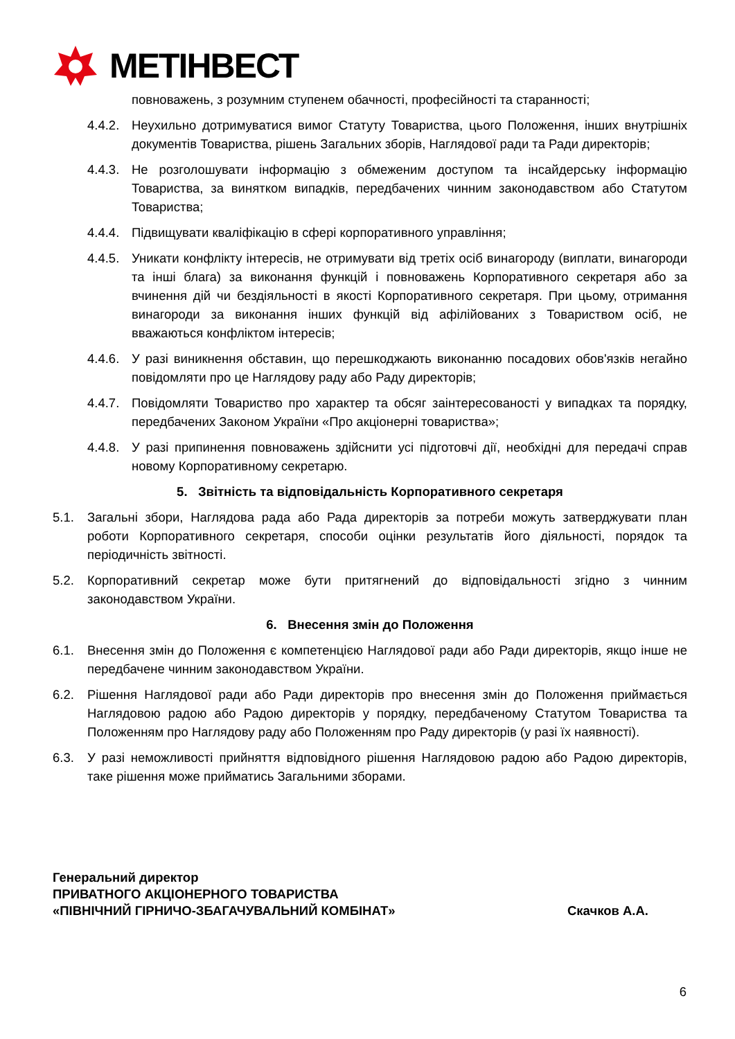МЕТІНВЕСТ
повноважень, з розумним ступенем обачності, професійності та старанності;
4.4.2.
Неухильно дотримуватися вимог Статуту Товариства, цього Положення, інших внутрішніх документів Товариства, рішень Загальних зборів, Наглядової ради та Ради директорів;
4.4.3.
Не розголошувати інформацію з обмеженим доступом та інсайдерську інформацію Товариства, за винятком випадків, передбачених чинним законодавством або Статутом Товариства;
4.4.4.
Підвищувати кваліфікацію в сфері корпоративного управління;
4.4.5.
Уникати конфлікту інтересів, не отримувати від третіх осіб винагороду (виплати, винагороди та інші блага) за виконання функцій і повноважень Корпоративного секретаря або за вчинення дій чи бездіяльності в якості Корпоративного секретаря. При цьому, отримання винагороди за виконання інших функцій від афілійованих з Товариством осіб, не вважаються конфліктом інтересів;
4.4.6.
У разі виникнення обставин, що перешкоджають виконанню посадових обов'язків негайно повідомляти про це Наглядову раду або Раду директорів;
4.4.7.
Повідомляти Товариство про характер та обсяг заінтересованості у випадках та порядку, передбачених Законом України «Про акціонерні товариства»;
4.4.8.
У разі припинення повноважень здійснити усі підготовчі дії, необхідні для передачі справ новому Корпоративному секретарю.
5. Звітність та відповідальність Корпоративного секретаря
5.1. Загальні збори, Наглядова рада або Рада директорів за потреби можуть затверджувати план роботи Корпоративного секретаря, способи оцінки результатів його діяльності, порядок та періодичність звітності.
5.2. Корпоративний секретар може бути притягнений до відповідальності згідно з чинним законодавством України.
6. Внесення змін до Положення
6.1. Внесення змін до Положення є компетенцією Наглядової ради або Ради директорів, якщо інше не передбачене чинним законодавством України.
6.2. Рішення Наглядової ради або Ради директорів про внесення змін до Положення приймається Наглядовою радою або Радою директорів у порядку, передбаченому Статутом Товариства та Положенням про Наглядову раду або Положенням про Раду директорів (у разі їх наявності).
6.3. У разі неможливості прийняття відповідного рішення Наглядовою радою або Радою директорів, таке рішення може прийматись Загальними зборами.
Генеральний директор
ПРИВАТНОГО АКЦІОНЕРНОГО ТОВАРИСТВА
«ПІВНІЧНИЙ ГІРНИЧО-ЗБАГАЧУВАЛЬНИЙ КОМБІНАТ»
Скачков А.А.
6